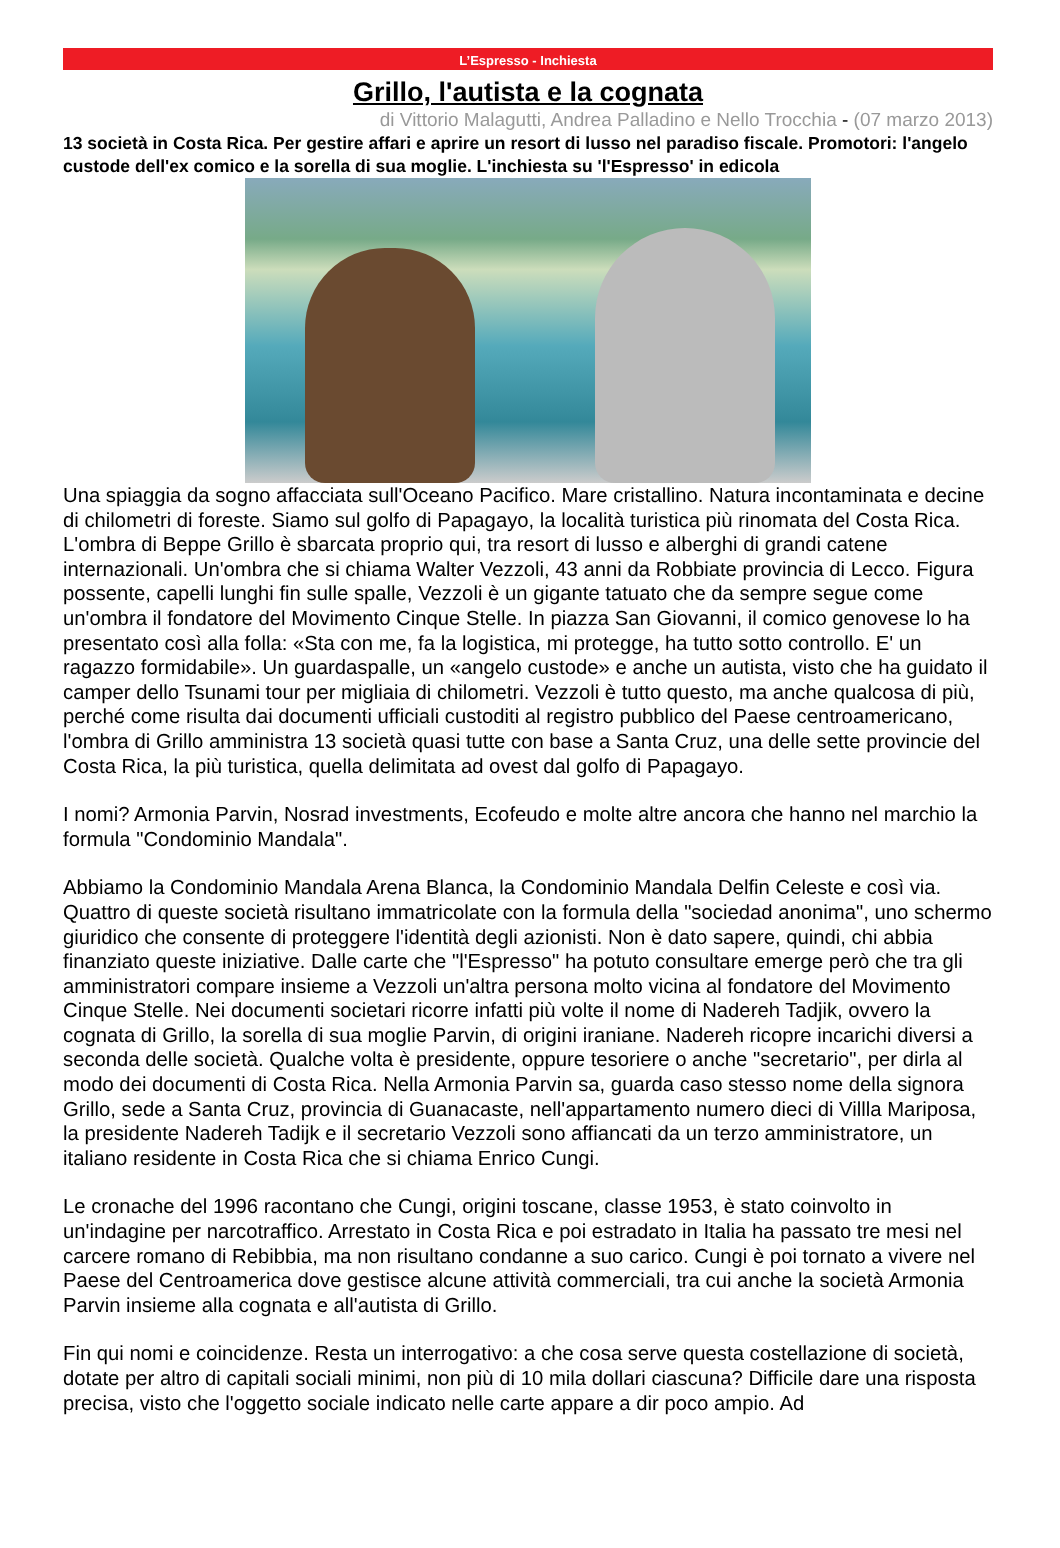L’Espresso - Inchiesta
Grillo, l'autista e la cognata
di Vittorio Malagutti, Andrea Palladino e Nello Trocchia - (07 marzo 2013)
13 società in Costa Rica. Per gestire affari e aprire un resort di lusso nel paradiso fiscale. Promotori: l'angelo custode dell'ex comico e la sorella di sua moglie. L'inchiesta su 'l'Espresso' in edicola
Una spiaggia da sogno affacciata sull'Oceano Pacifico. Mare cristallino. Natura incontaminata e decine di chilometri di foreste. Siamo sul golfo di Papagayo, la località turistica più rinomata del Costa Rica. L'ombra di Beppe Grillo è sbarcata proprio qui, tra resort di lusso e alberghi di grandi catene internazionali. Un'ombra che si chiama Walter Vezzoli, 43 anni da Robbiate provincia di Lecco. Figura possente, capelli lunghi fin sulle spalle, Vezzoli è un gigante tatuato che da sempre segue come un'ombra il fondatore del Movimento Cinque Stelle. In piazza San Giovanni, il comico genovese lo ha presentato così alla folla: «Sta con me, fa la logistica, mi protegge, ha tutto sotto controllo. E' un ragazzo formidabile». Un guardaspalle, un «angelo custode» e anche un autista, visto che ha guidato il camper dello Tsunami tour per migliaia di chilometri. Vezzoli è tutto questo, ma anche qualcosa di più, perché come risulta dai documenti ufficiali custoditi al registro pubblico del Paese centroamericano, l'ombra di Grillo amministra 13 società quasi tutte con base a Santa Cruz, una delle sette provincie del Costa Rica, la più turistica, quella delimitata ad ovest dal golfo di Papagayo.
I nomi? Armonia Parvin, Nosrad investments, Ecofeudo e molte altre ancora che hanno nel marchio la formula "Condominio Mandala".
Abbiamo la Condominio Mandala Arena Blanca, la Condominio Mandala Delfin Celeste e così via. Quattro di queste società risultano immatricolate con la formula della "sociedad anonima", uno schermo giuridico che consente di proteggere l'identità degli azionisti. Non è dato sapere, quindi, chi abbia finanziato queste iniziative. Dalle carte che "l'Espresso" ha potuto consultare emerge però che tra gli amministratori compare insieme a Vezzoli un'altra persona molto vicina al fondatore del Movimento Cinque Stelle. Nei documenti societari ricorre infatti più volte il nome di Nadereh Tadjik, ovvero la cognata di Grillo, la sorella di sua moglie Parvin, di origini iraniane. Nadereh ricopre incarichi diversi a seconda delle società. Qualche volta è presidente, oppure tesoriere o anche "secretario", per dirla al modo dei documenti di Costa Rica. Nella Armonia Parvin sa, guarda caso stesso nome della signora Grillo, sede a Santa Cruz, provincia di Guanacaste, nell'appartamento numero dieci di Villla Mariposa, la presidente Nadereh Tadijk e il secretario Vezzoli sono affiancati da un terzo amministratore, un italiano residente in Costa Rica che si chiama Enrico Cungi.
Le cronache del 1996 racontano che Cungi, origini toscane, classe 1953, è stato coinvolto in un'indagine per narcotraffico. Arrestato in Costa Rica e poi estradato in Italia ha passato tre mesi nel carcere romano di Rebibbia, ma non risultano condanne a suo carico. Cungi è poi tornato a vivere nel Paese del Centroamerica dove gestisce alcune attività commerciali, tra cui anche la società Armonia Parvin insieme alla cognata e all'autista di Grillo.
Fin qui nomi e coincidenze. Resta un interrogativo: a che cosa serve questa costellazione di società, dotate per altro di capitali sociali minimi, non più di 10 mila dollari ciascuna? Difficile dare una risposta precisa, visto che l'oggetto sociale indicato nelle carte appare a dir poco ampio. Ad